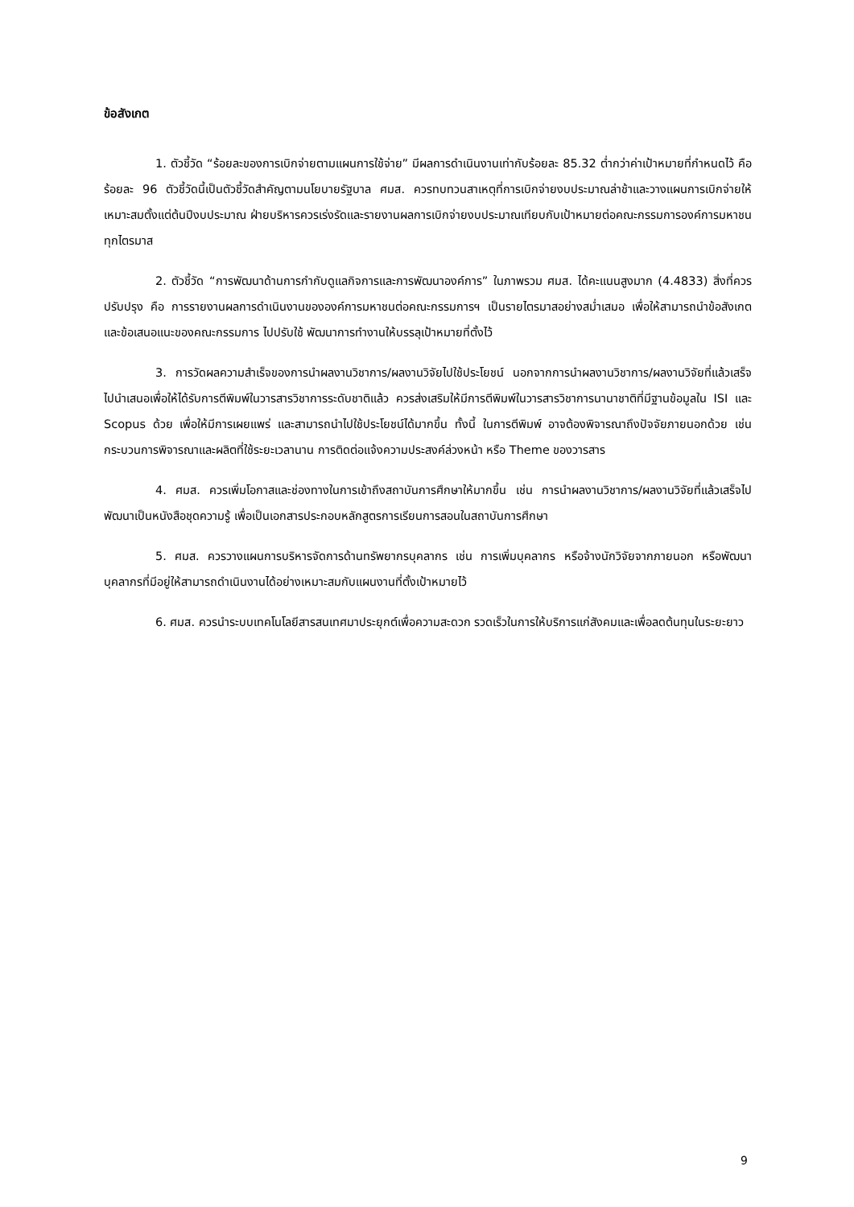ข้อสังเกต
1. ตัวชี้วัด “ร้อยละของการเบิกจ่ายตามแผนการใช้จ่าย” มีผลการดำเนินงานเท่ากับร้อยละ 85.32 ต่ำกว่าค่าเป้าหมายที่กำหนดไว้ คือ ร้อยละ 96 ตัวชี้วัดนี้เป็นตัวชี้วัดสำคัญตามนโยบายรัฐบาล ศมส. ควรทบทวนสาเหตุที่การเบิกจ่ายงบประมาณล่าช้าและวางแผนการเบิกจ่ายให้เหมาะสมตั้งแต่ต้นปีงบประมาณ ฝ่ายบริหารควรเร่งรัดและรายงานผลการเบิกจ่ายงบประมาณเทียบกับเป้าหมายต่อคณะกรรมการองค์การมหาชนทุกไตรมาส
2. ตัวชี้วัด “การพัฒนาด้านการกำกับดูแลกิจการและการพัฒนาองค์การ” ในภาพรวม ศมส. ได้คะแนนสูงมาก (4.4833) สิ่งที่ควรปรับปรุง คือ การรายงานผลการดำเนินงานขององค์การมหาชนต่อคณะกรรมการฯ เป็นรายไตรมาสอย่างสม่ำเสมอ เพื่อให้สามารถนำข้อสังเกต และข้อเสนอแนะของคณะกรรมการ ไปปรับใช้ พัฒนาการทำงานให้บรรลุเป้าหมายที่ตั้งไว้
3. การวัดผลความสำเร็จของการนำผลงานวิชาการ/ผลงานวิจัยไปใช้ประโยชน์ นอกจากการนำผลงานวิชาการ/ผลงานวิจัยที่แล้วเสร็จ ไปนำเสนอเพื่อให้ได้รับการตีพิมพ์ในวารสารวิชาการระดับชาติแล้ว ควรส่งเสริมให้มีการตีพิมพ์ในวารสารวิชาการนานาชาติที่มีฐานข้อมูลใน ISI และ Scopus ด้วย เพื่อให้มีการเผยแพร่ และสามารถนำไปใช้ประโยชน์ได้มากขึ้น ทั้งนี้ ในการตีพิมพ์ อาจต้องพิจารณาถึงปัจจัยภายนอกด้วย เช่น กระบวนการพิจารณาและผลิตที่ใช้ระยะเวลานาน การติดต่อแจ้งความประสงค์ล่วงหน้า หรือ Theme ของวารสาร
4. ศมส. ควรเพิ่มโอกาสและช่องทางในการเข้าถึงสถาบันการศึกษาให้มากขึ้น เช่น การนำผลงานวิชาการ/ผลงานวิจัยที่แล้วเสร็จไปพัฒนาเป็นหนังสือชุดความรู้ เพื่อเป็นเอกสารประกอบหลักสูตรการเรียนการสอนในสถาบันการศึกษา
5. ศมส. ควรวางแผนการบริหารจัดการด้านทรัพยากรบุคลากร เช่น การเพิ่มบุคลากร หรือจ้างนักวิจัยจากภายนอก หรือพัฒนาบุคลากรที่มีอยู่ให้สามารถดำเนินงานได้อย่างเหมาะสมกับแผนงานที่ตั้งเป้าหมายไว้
6. ศมส. ควรนำระบบเทคโนโลยีสารสนเทศมาประยุกต์เพื่อความสะดวก รวดเร็วในการให้บริการแก่สังคมและเพื่อลดต้นทุนในระยะยาว
9